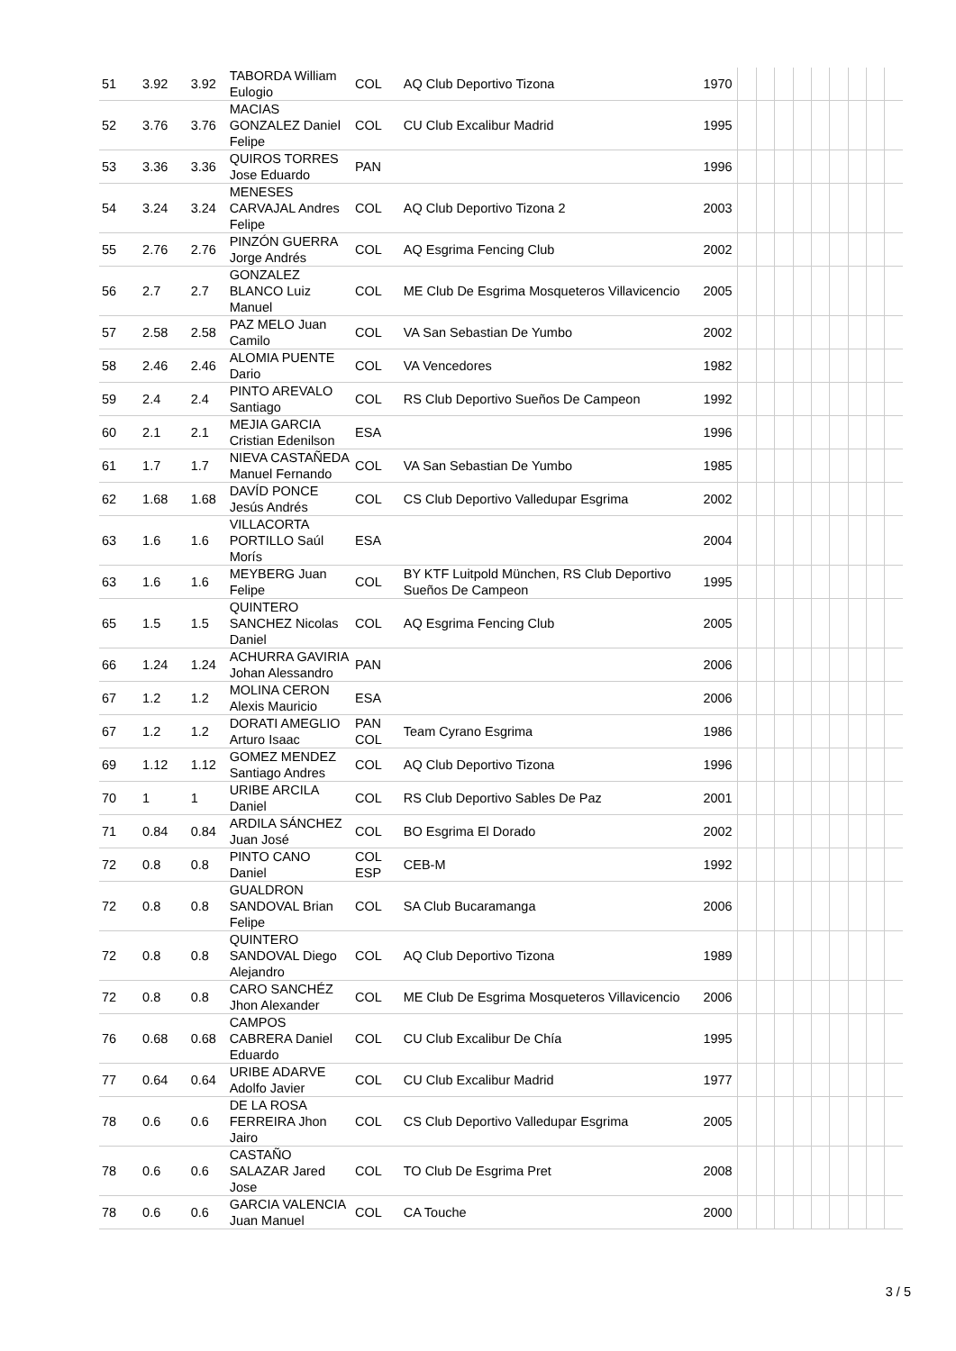| 51 | 3.92 | 3.92 | TABORDA William Eulogio | COL | AQ Club Deportivo Tizona | 1970 | | | | | | | | | |
| 52 | 3.76 | 3.76 | MACIAS GONZALEZ Daniel Felipe | COL | CU Club Excalibur Madrid | 1995 | | | | | | | | | |
| 53 | 3.36 | 3.36 | QUIROS TORRES Jose Eduardo | PAN | | 1996 | | | | | | | | | |
| 54 | 3.24 | 3.24 | MENESES CARVAJAL Andres Felipe | COL | AQ Club Deportivo Tizona 2 | 2003 | | | | | | | | | |
| 55 | 2.76 | 2.76 | PINZÓN GUERRA Jorge Andrés | COL | AQ Esgrima Fencing Club | 2002 | | | | | | | | | |
| 56 | 2.7 | 2.7 | GONZALEZ BLANCO Luiz Manuel | COL | ME Club De Esgrima Mosqueteros Villavicencio | 2005 | | | | | | | | | |
| 57 | 2.58 | 2.58 | PAZ MELO Juan Camilo | COL | VA San Sebastian De Yumbo | 2002 | | | | | | | | | |
| 58 | 2.46 | 2.46 | ALOMIA PUENTE Dario | COL | VA Vencedores | 1982 | | | | | | | | | |
| 59 | 2.4 | 2.4 | PINTO AREVALO Santiago | COL | RS Club Deportivo Sueños De Campeon | 1992 | | | | | | | | | |
| 60 | 2.1 | 2.1 | MEJIA GARCIA Cristian Edenilson | ESA | | 1996 | | | | | | | | | |
| 61 | 1.7 | 1.7 | NIEVA CASTAÑEDA Manuel Fernando | COL | VA San Sebastian De Yumbo | 1985 | | | | | | | | | |
| 62 | 1.68 | 1.68 | DAVÍD PONCE Jesús Andrés | COL | CS Club Deportivo Valledupar Esgrima | 2002 | | | | | | | | | |
| 63 | 1.6 | 1.6 | VILLACORTA PORTILLO Saúl Morís | ESA | | 2004 | | | | | | | | | |
| 63 | 1.6 | 1.6 | MEYBERG Juan Felipe | COL | BY KTF Luitpold München, RS Club Deportivo Sueños De Campeon | 1995 | | | | | | | | | |
| 65 | 1.5 | 1.5 | QUINTERO SANCHEZ Nicolas Daniel | COL | AQ Esgrima Fencing Club | 2005 | | | | | | | | | |
| 66 | 1.24 | 1.24 | ACHURRA GAVIRIA Johan Alessandro | PAN | | 2006 | | | | | | | | | |
| 67 | 1.2 | 1.2 | MOLINA CERON Alexis Mauricio | ESA | | 2006 | | | | | | | | | |
| 67 | 1.2 | 1.2 | DORATI AMEGLIO Arturo Isaac | PAN COL | Team Cyrano Esgrima | 1986 | | | | | | | | | |
| 69 | 1.12 | 1.12 | GOMEZ MENDEZ Santiago Andres | COL | AQ Club Deportivo Tizona | 1996 | | | | | | | | | |
| 70 | 1 | 1 | URIBE ARCILA Daniel | COL | RS Club Deportivo Sables De Paz | 2001 | | | | | | | | | |
| 71 | 0.84 | 0.84 | ARDILA SÁNCHEZ Juan José | COL | BO Esgrima El Dorado | 2002 | | | | | | | | | |
| 72 | 0.8 | 0.8 | PINTO CANO Daniel | COL ESP | CEB-M | 1992 | | | | | | | | | |
| 72 | 0.8 | 0.8 | GUALDRON SANDOVAL Brian Felipe | COL | SA Club Bucaramanga | 2006 | | | | | | | | | |
| 72 | 0.8 | 0.8 | QUINTERO SANDOVAL Diego Alejandro | COL | AQ Club Deportivo Tizona | 1989 | | | | | | | | | |
| 72 | 0.8 | 0.8 | CARO SANCHÉZ Jhon Alexander | COL | ME Club De Esgrima Mosqueteros Villavicencio | 2006 | | | | | | | | | |
| 76 | 0.68 | 0.68 | CAMPOS CABRERA Daniel Eduardo | COL | CU Club Excalibur De Chía | 1995 | | | | | | | | | |
| 77 | 0.64 | 0.64 | URIBE ADARVE Adolfo Javier | COL | CU Club Excalibur Madrid | 1977 | | | | | | | | | |
| 78 | 0.6 | 0.6 | DE LA ROSA FERREIRA Jhon Jairo | COL | CS Club Deportivo Valledupar Esgrima | 2005 | | | | | | | | | |
| 78 | 0.6 | 0.6 | CASTAÑO SALAZAR Jared Jose | COL | TO Club De Esgrima Pret | 2008 | | | | | | | | | |
| 78 | 0.6 | 0.6 | GARCIA VALENCIA Juan Manuel | COL | CA Touche | 2000 | | | | | | | | | |
3 / 5